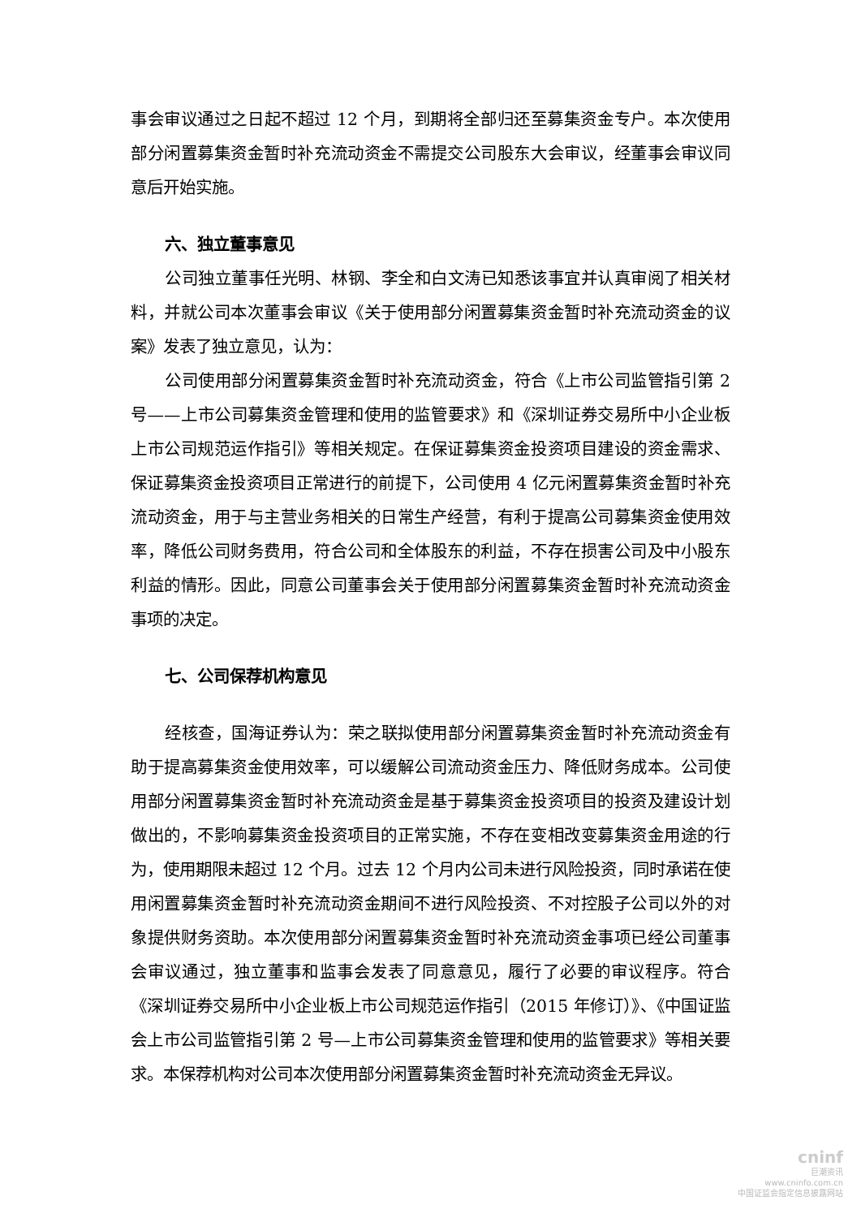事会审议通过之日起不超过 12 个月，到期将全部归还至募集资金专户。本次使用部分闲置募集资金暂时补充流动资金不需提交公司股东大会审议，经董事会审议同意后开始实施。
六、独立董事意见
公司独立董事任光明、林钢、李全和白文涛已知悉该事宜并认真审阅了相关材料，并就公司本次董事会审议《关于使用部分闲置募集资金暂时补充流动资金的议案》发表了独立意见，认为：
公司使用部分闲置募集资金暂时补充流动资金，符合《上市公司监管指引第 2 号——上市公司募集资金管理和使用的监管要求》和《深圳证券交易所中小企业板上市公司规范运作指引》等相关规定。在保证募集资金投资项目建设的资金需求、保证募集资金投资项目正常进行的前提下，公司使用 4 亿元闲置募集资金暂时补充流动资金，用于与主营业务相关的日常生产经营，有利于提高公司募集资金使用效率，降低公司财务费用，符合公司和全体股东的利益，不存在损害公司及中小股东利益的情形。因此，同意公司董事会关于使用部分闲置募集资金暂时补充流动资金事项的决定。
七、公司保荐机构意见
经核查，国海证券认为：荣之联拟使用部分闲置募集资金暂时补充流动资金有助于提高募集资金使用效率，可以缓解公司流动资金压力、降低财务成本。公司使用部分闲置募集资金暂时补充流动资金是基于募集资金投资项目的投资及建设计划做出的，不影响募集资金投资项目的正常实施，不存在变相改变募集资金用途的行为，使用期限未超过 12 个月。过去 12 个月内公司未进行风险投资，同时承诺在使用闲置募集资金暂时补充流动资金期间不进行风险投资、不对控股子公司以外的对象提供财务资助。本次使用部分闲置募集资金暂时补充流动资金事项已经公司董事会审议通过，独立董事和监事会发表了同意意见，履行了必要的审议程序。符合《深圳证券交易所中小企业板上市公司规范运作指引（2015 年修订）》、《中国证监会上市公司监管指引第 2 号—上市公司募集资金管理和使用的监管要求》等相关要求。本保荐机构对公司本次使用部分闲置募集资金暂时补充流动资金无异议。
cninf
巨潮资讯
www.cninfo.com.cn
中国证监会指定信息披露网站